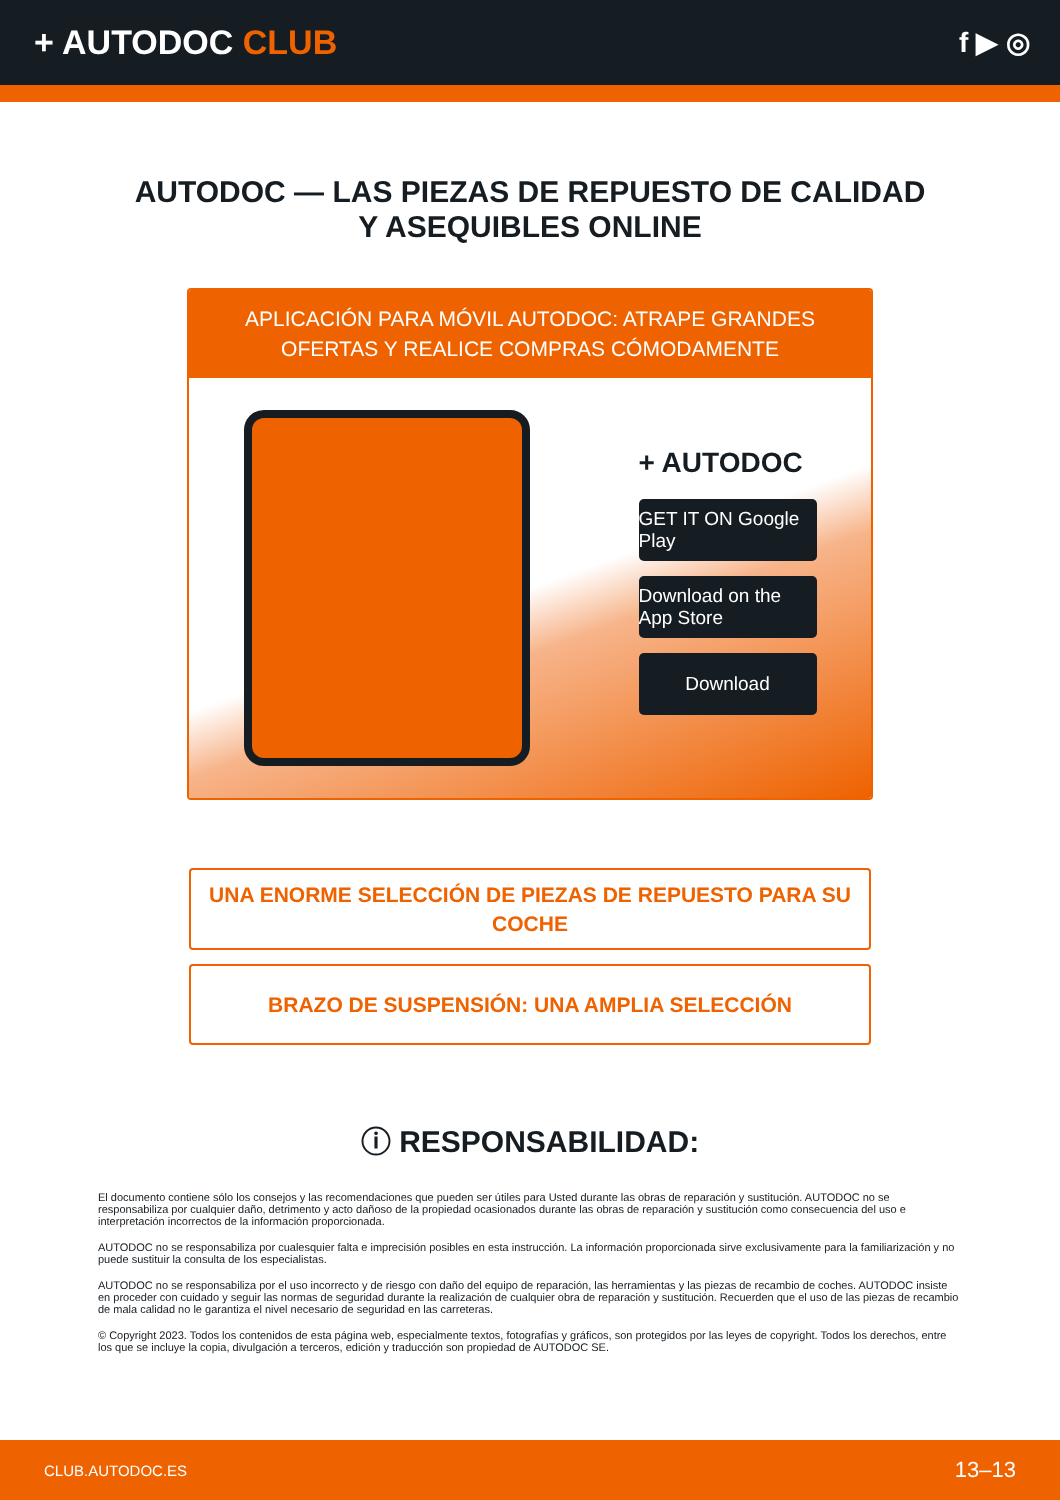+ AUTODOC CLUB
f ▶ ◎
AUTODOC — LAS PIEZAS DE REPUESTO DE CALIDAD
Y ASEQUIBLES ONLINE
APLICACIÓN PARA MÓVIL AUTODOC: ATRAPE GRANDES OFERTAS Y REALICE COMPRAS CÓMODAMENTE
+ AUTODOC
GET IT ON Google Play
Download on the App Store
Download
UNA ENORME SELECCIÓN DE PIEZAS DE REPUESTO PARA SU COCHE
BRAZO DE SUSPENSIÓN: UNA AMPLIA SELECCIÓN
ⓘ RESPONSABILIDAD:
El documento contiene sólo los consejos y las recomendaciones que pueden ser útiles para Usted durante las obras de reparación y sustitución. AUTODOC no se responsabiliza por cualquier daño, detrimento y acto dañoso de la propiedad ocasionados durante las obras de reparación y sustitución como consecuencia del uso e interpretación incorrectos de la información proporcionada.
AUTODOC no se responsabiliza por cualesquier falta e imprecisión posibles en esta instrucción. La información proporcionada sirve exclusivamente para la familiarización y no puede sustituir la consulta de los especialistas.
AUTODOC no se responsabiliza por el uso incorrecto y de riesgo con daño del equipo de reparación, las herramientas y las piezas de recambio de coches. AUTODOC insiste en proceder con cuidado y seguir las normas de seguridad durante la realización de cualquier obra de reparación y sustitución. Recuerden que el uso de las piezas de recambio de mala calidad no le garantiza el nivel necesario de seguridad en las carreteras.
© Copyright 2023. Todos los contenidos de esta página web, especialmente textos, fotografías y gráficos, son protegidos por las leyes de copyright. Todos los derechos, entre los que se incluye la copia, divulgación a terceros, edición y traducción son propiedad de AUTODOC SE.
CLUB.AUTODOC.ES 13–13